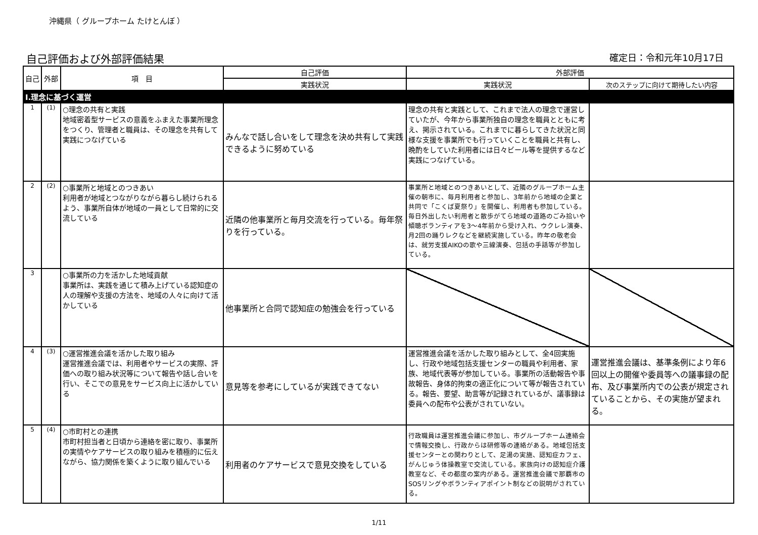沖縄県（ グループホーム たけとんぼ ）
自己評価および外部評価結果
確定日：令和元年10月17日
| 自己 | 外部 | 項 目 | 自己評価 | 外部評価 | |
| --- | --- | --- | --- | --- | --- |
| | | | 実践状況 | 実践状況 | 次のステップに向けて期待したい内容 |
| Ⅰ.理念に基づく運営 | | | | | |
| 1 | (1) | ○理念の共有と実践 地域密着型サービスの意義をふまえた事業所理念をつくり、管理者と職員は、その理念を共有して実践につなげている | みんなで話し合いをして理念を決め共有して実践できるように努めている | 理念の共有と実践として、これまで法人の理念で運営していたが、今年から事業所独自の理念を職員とともに考え、掲示されている。これまでに暮らしてきた状況と同様な支援を事業所でも行っていくことを職員と共有し、晩酌をしていた利用者には日々ビール等を提供するなど実践につなげている。 | |
| 2 | (2) | ○事業所と地域とのつきあい 利用者が地域とつながりながら暮らし続けられるよう、事業所自体が地域の一員として日常的に交流している | 近隣の他事業所と毎月交流を行っている。毎年祭りを行っている。 | 事業所と地域とのつきあいとして、近隣のグループホーム主催の朝市に、毎月利用者と参加し、3年前から地域の企業と共同で「こくば夏祭り」を開催し、利用者も参加している。毎日外出したい利用者と散歩がてら地域の道路のごみ拾いや傾聴ボランティアを3～4年前から受け入れ、ウクレレ演奏、月2回の踊りレクなどを継続実施している。昨年の敬老会は、就労支援AIKOの歌や三線演奏、包括の手話等が参加している。 | |
| 3 | | ○事業所の力を活かした地域貢献 事業所は、実践を通じて積み上げている認知症の人の理解や支援の方法を、地域の人々に向けて活かしている | 他事業所と合同で認知症の勉強会を行っている | | |
| 4 | (3) | ○運営推進会議を活かした取り組み 運営推進会議では、利用者やサービスの実際、評価への取り組み状況等について報告や話し合いを行い、そこでの意見をサービス向上に活かしている | 意見等を参考にしているが実践できてない | 運営推進会議を活かした取り組みとして、全4回実施し、行政や地域包括支援センターの職員や利用者、家族、地域代表等が参加している。事業所の活動報告や事故報告、身体的拘束の適正化について等が報告されている。報告、要望、助言等が記録されているが、議事録は委員への配布や公表がされていない。 | 運営推進会議は、基準条例により年6回以上の開催や委員等への議事録の配布、及び事業所内での公表が規定されていることから、その実施が望まれる。 |
| 5 | (4) | ○市町村との連携 市町村担当者と日頃から連絡を密に取り、事業所の実情やケアサービスの取り組みを積極的に伝えながら、協力関係を築くように取り組んでいる | 利用者のケアサービスで意見交換をしている | 行政職員は運営推進会議に参加し、市グループホーム連絡会で情報交換し、行政からは研修等の連絡がある。地域包括支援センターとの関わりとして、足湯の実施、認知症カフェ、がんじゅう体操教室で交流している。家族向けの認知症介護教室など、その都度の案内がある。運営推進会議で那覇市のSOSリングやボランティアポイント制などの説明がされている。 | |
1/11